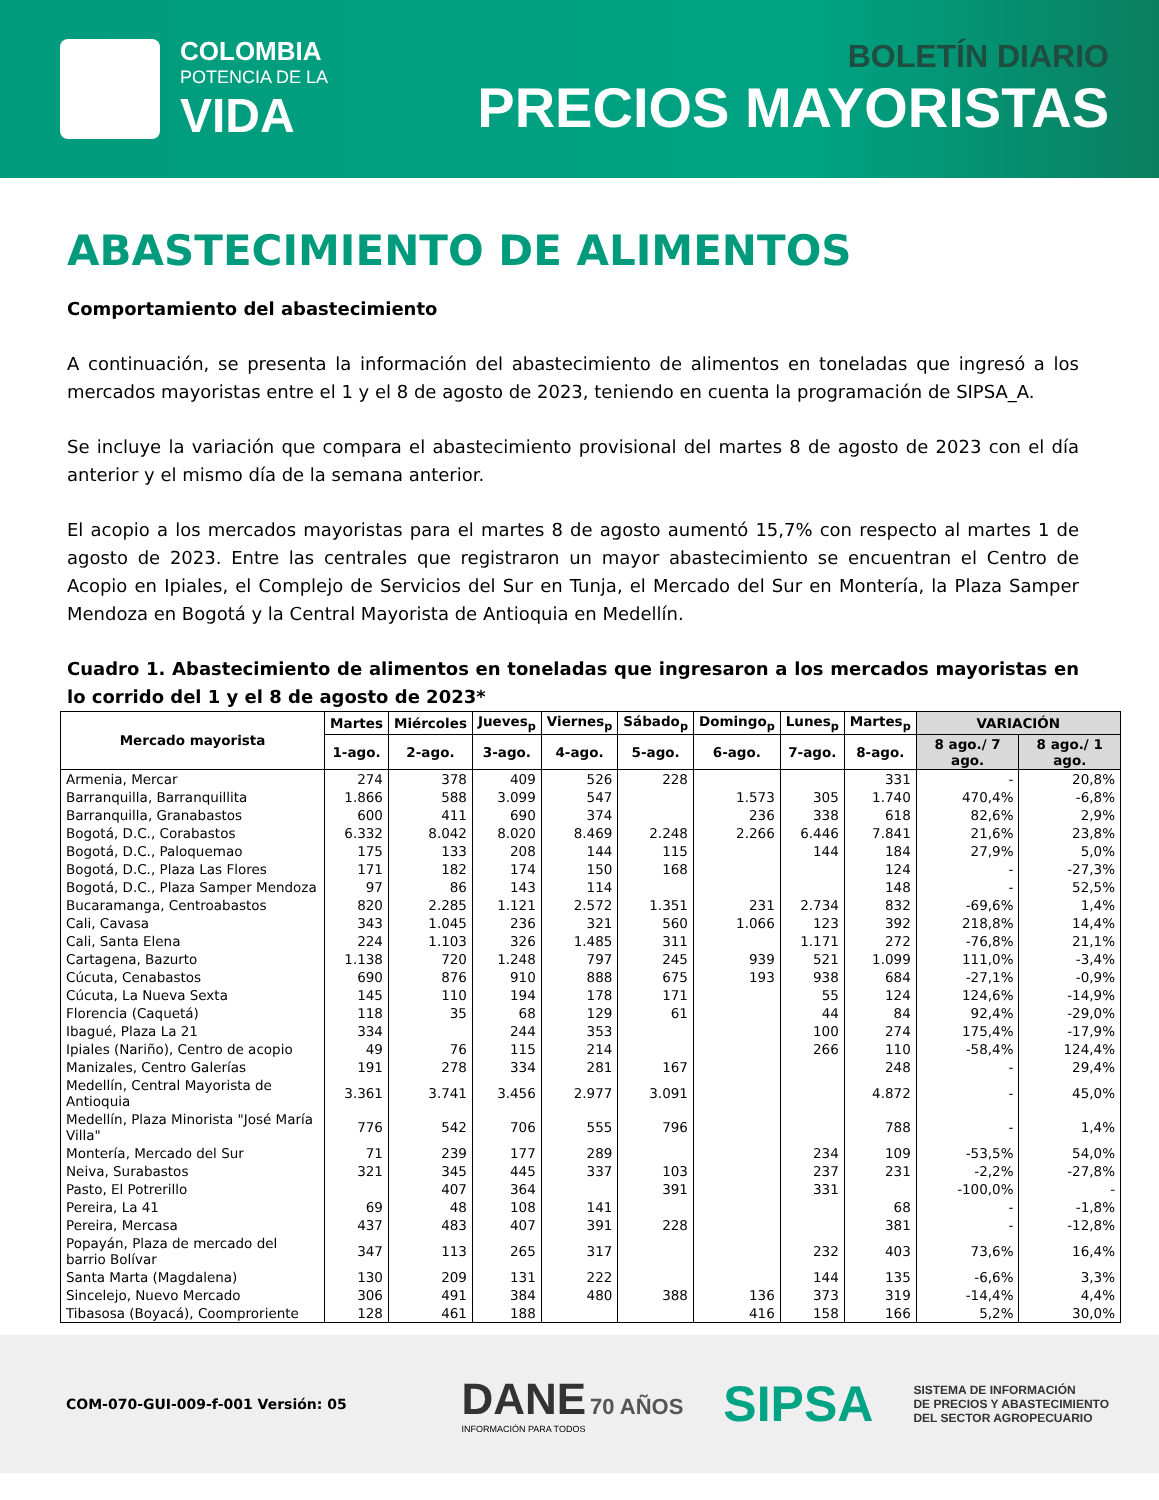COLOMBIA
POTENCIA DE LA
VIDA
BOLETÍN DIARIO
PRECIOS MAYORISTAS
ABASTECIMIENTO DE ALIMENTOS
Comportamiento del abastecimiento
A continuación, se presenta la información del abastecimiento de alimentos en toneladas que ingresó a los mercados mayoristas entre el 1 y el 8 de agosto de 2023, teniendo en cuenta la programación de SIPSA_A.
Se incluye la variación que compara el abastecimiento provisional del martes 8 de agosto de 2023 con el día anterior y el mismo día de la semana anterior.
El acopio a los mercados mayoristas para el martes 8 de agosto aumentó 15,7% con respecto al martes 1 de agosto de 2023. Entre las centrales que registraron un mayor abastecimiento se encuentran el Centro de Acopio en Ipiales, el Complejo de Servicios del Sur en Tunja, el Mercado del Sur en Montería, la Plaza Samper Mendoza en Bogotá y la Central Mayorista de Antioquia en Medellín.
Cuadro 1. Abastecimiento de alimentos en toneladas que ingresaron a los mercados mayoristas en lo corrido del 1 y el 8 de agosto de 2023*
| Mercado mayorista | Martes | Miércoles | Jueves<sub>p</sub> | Viernes<sub>p</sub> | Sábado<sub>p</sub> | Domingo<sub>p</sub> | Lunes<sub>p</sub> | Martes<sub>p</sub> | VARIACIÓN | |
| --- | --- | --- | --- | --- | --- | --- | --- | --- | --- | --- |
| | 1-ago. | 2-ago. | 3-ago. | 4-ago. | 5-ago. | 6-ago. | 7-ago. | 8-ago. | 8 ago./ 7 ago. | 8 ago./ 1 ago. |
| Armenia, Mercar | 274 | 378 | 409 | 526 | 228 | | | 331 | - | 20,8% |
| Barranquilla, Barranquillita | 1.866 | 588 | 3.099 | 547 | | 1.573 | 305 | 1.740 | 470,4% | -6,8% |
| Barranquilla, Granabastos | 600 | 411 | 690 | 374 | | 236 | 338 | 618 | 82,6% | 2,9% |
| Bogotá, D.C., Corabastos | 6.332 | 8.042 | 8.020 | 8.469 | 2.248 | 2.266 | 6.446 | 7.841 | 21,6% | 23,8% |
| Bogotá, D.C., Paloquemao | 175 | 133 | 208 | 144 | 115 | | 144 | 184 | 27,9% | 5,0% |
| Bogotá, D.C., Plaza Las Flores | 171 | 182 | 174 | 150 | 168 | | | 124 | - | -27,3% |
| Bogotá, D.C., Plaza Samper Mendoza | 97 | 86 | 143 | 114 | | | | 148 | - | 52,5% |
| Bucaramanga, Centroabastos | 820 | 2.285 | 1.121 | 2.572 | 1.351 | 231 | 2.734 | 832 | -69,6% | 1,4% |
| Cali, Cavasa | 343 | 1.045 | 236 | 321 | 560 | 1.066 | 123 | 392 | 218,8% | 14,4% |
| Cali, Santa Elena | 224 | 1.103 | 326 | 1.485 | 311 | | 1.171 | 272 | -76,8% | 21,1% |
| Cartagena, Bazurto | 1.138 | 720 | 1.248 | 797 | 245 | 939 | 521 | 1.099 | 111,0% | -3,4% |
| Cúcuta, Cenabastos | 690 | 876 | 910 | 888 | 675 | 193 | 938 | 684 | -27,1% | -0,9% |
| Cúcuta, La Nueva Sexta | 145 | 110 | 194 | 178 | 171 | | 55 | 124 | 124,6% | -14,9% |
| Florencia (Caquetá) | 118 | 35 | 68 | 129 | 61 | | 44 | 84 | 92,4% | -29,0% |
| Ibagué, Plaza La 21 | 334 | | 244 | 353 | | | 100 | 274 | 175,4% | -17,9% |
| Ipiales (Nariño), Centro de acopio | 49 | 76 | 115 | 214 | | | 266 | 110 | -58,4% | 124,4% |
| Manizales, Centro Galerías | 191 | 278 | 334 | 281 | 167 | | | 248 | - | 29,4% |
| Medellín, Central Mayorista de Antioquia | 3.361 | 3.741 | 3.456 | 2.977 | 3.091 | | | 4.872 | - | 45,0% |
| Medellín, Plaza Minorista "José María Villa" | 776 | 542 | 706 | 555 | 796 | | | 788 | - | 1,4% |
| Montería, Mercado del Sur | 71 | 239 | 177 | 289 | | | 234 | 109 | -53,5% | 54,0% |
| Neiva, Surabastos | 321 | 345 | 445 | 337 | 103 | | 237 | 231 | -2,2% | -27,8% |
| Pasto, El Potrerillo | | 407 | 364 | | 391 | | 331 | | -100,0% | - |
| Pereira, La 41 | 69 | 48 | 108 | 141 | | | | 68 | - | -1,8% |
| Pereira, Mercasa | 437 | 483 | 407 | 391 | 228 | | | 381 | - | -12,8% |
| Popayán, Plaza de mercado del barrio Bolívar | 347 | 113 | 265 | 317 | | | 232 | 403 | 73,6% | 16,4% |
| Santa Marta (Magdalena) | 130 | 209 | 131 | 222 | | | 144 | 135 | -6,6% | 3,3% |
| Sincelejo, Nuevo Mercado | 306 | 491 | 384 | 480 | 388 | 136 | 373 | 319 | -14,4% | 4,4% |
| Tibasosa (Boyacá), Coomproriente | 128 | 461 | 188 | | | 416 | 158 | 166 | 5,2% | 30,0% |
COM-070-GUI-009-f-001 Versión: 05
DANE 70 AÑOS
INFORMACIÓN PARA TODOS
SIPSA
SISTEMA DE INFORMACIÓN
DE PRECIOS Y ABASTECIMIENTO
DEL SECTOR AGROPECUARIO